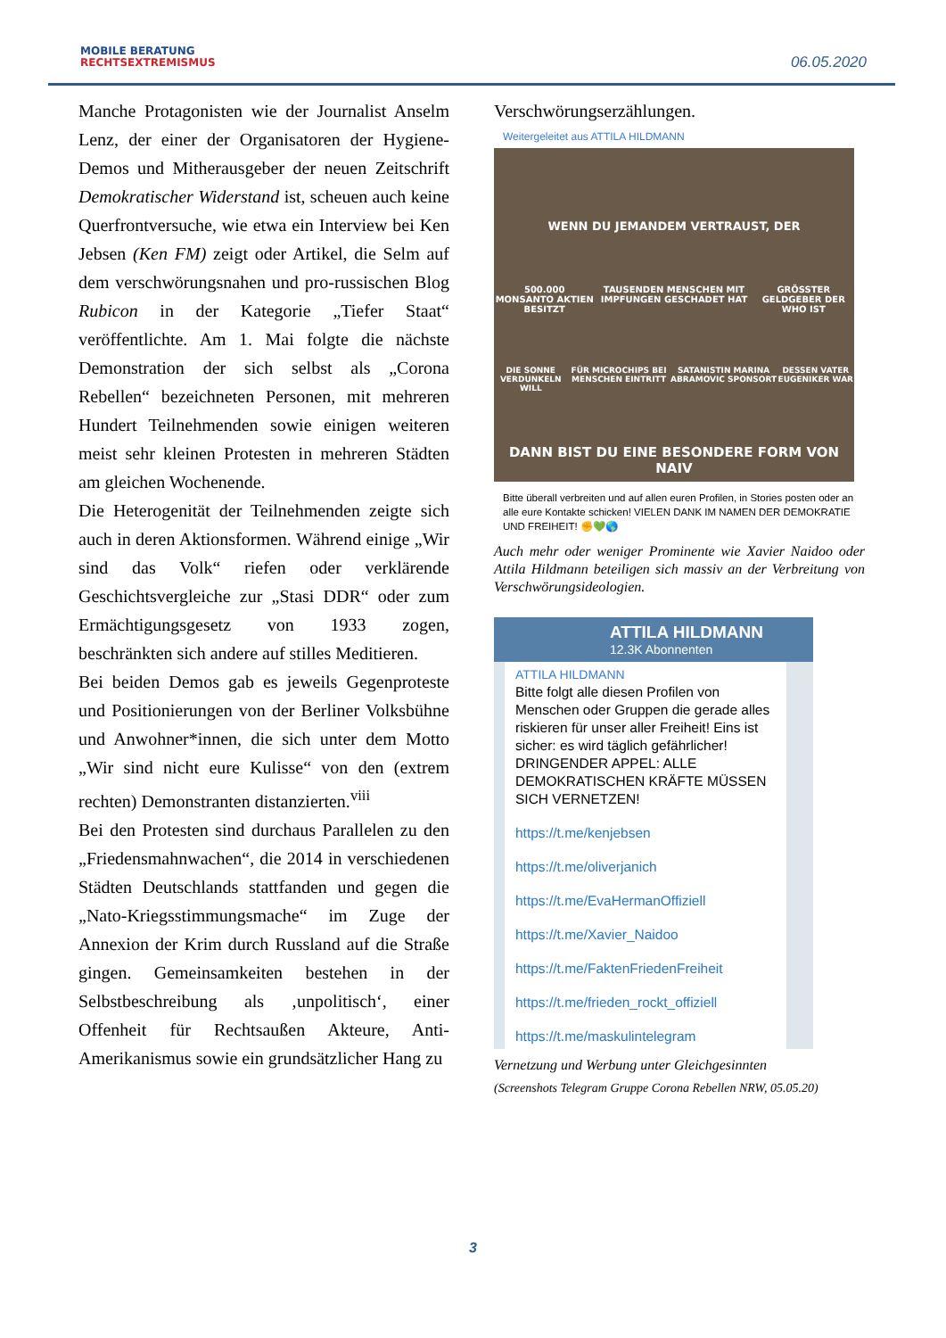MOBILE BERATUNG
RECHTSEXTREMISMUS
06.05.2020
Manche Protagonisten wie der Journalist Anselm Lenz, der einer der Organisatoren der Hygiene-Demos und Mitherausgeber der neuen Zeitschrift Demokratischer Widerstand ist, scheuen auch keine Querfrontversuche, wie etwa ein Interview bei Ken Jebsen (Ken FM) zeigt oder Artikel, die Selm auf dem verschwörungsnahen und pro-russischen Blog Rubicon in der Kategorie „Tiefer Staat“ veröffentlichte. Am 1. Mai folgte die nächste Demonstration der sich selbst als „Corona Rebellen“ bezeichneten Personen, mit mehreren Hundert Teilnehmenden sowie einigen weiteren meist sehr kleinen Protesten in mehreren Städten am gleichen Wochenende.
Die Heterogenität der Teilnehmenden zeigte sich auch in deren Aktionsformen. Während einige „Wir sind das Volk“ riefen oder verklärende Geschichtsvergleiche zur „Stasi DDR“ oder zum Ermächtigungsgesetz von 1933 zogen, beschränkten sich andere auf stilles Meditieren.
Bei beiden Demos gab es jeweils Gegenproteste und Positionierungen von der Berliner Volksbühne und Anwohner*innen, die sich unter dem Motto „Wir sind nicht eure Kulisse“ von den (extrem rechten) Demonstranten distanzierten.<sup>viii</sup>
Bei den Protesten sind durchaus Parallelen zu den „Friedensmahnwachen“, die 2014 in verschiedenen Städten Deutschlands stattfanden und gegen die „Nato-Kriegsstimmungsmache“ im Zuge der Annexion der Krim durch Russland auf die Straße gingen. Gemeinsamkeiten bestehen in der Selbstbeschreibung als ‚unpolitisch‘, einer Offenheit für Rechtsaußen Akteure, Anti-Amerikanismus sowie ein grundsätzlicher Hang zu
Verschwörungserzählungen.
Weitergeleitet aus ATTILA HILDMANN
WENN DU JEMANDEM VERTRAUST, DER
500.000 MONSANTO AKTIEN BESITZT TAUSENDEN MENSCHEN MIT IMPFUNGEN GESCHADET HAT GRÖSSTER GELDGEBER DER WHO IST
DIE SONNE VERDUNKELN WILL FÜR MICROCHIPS BEI MENSCHEN EINTRITT SATANISTIN MARINA ABRAMOVIC SPONSORT DESSEN VATER EUGENIKER WAR
DANN BIST DU EINE BESONDERE FORM VON NAIV
Bitte überall verbreiten und auf allen euren Profilen, in Stories posten oder an alle eure Kontakte schicken! VIELEN DANK IM NAMEN DER DEMOKRATIE UND FREIHEIT! ✊💚🌎
Auch mehr oder weniger Prominente wie Xavier Naidoo oder Attila Hildmann beteiligen sich massiv an der Verbreitung von Verschwörungsideologien.
ATTILA HILDMANN
12.3K Abonnenten
ATTILA HILDMANN
Bitte folgt alle diesen Profilen von Menschen oder Gruppen die gerade alles riskieren für unser aller Freiheit! Eins ist sicher: es wird täglich gefährlicher! DRINGENDER APPEL: ALLE DEMOKRATISCHEN KRÄFTE MÜSSEN SICH VERNETZEN!
https://t.me/kenjebsen
https://t.me/oliverjanich
https://t.me/EvaHermanOffiziell
https://t.me/Xavier_Naidoo
https://t.me/FaktenFriedenFreiheit
https://t.me/frieden_rockt_offiziell
https://t.me/maskulintelegram
Vernetzung und Werbung unter Gleichgesinnten
(Screenshots Telegram Gruppe Corona Rebellen NRW, 05.05.20)
3